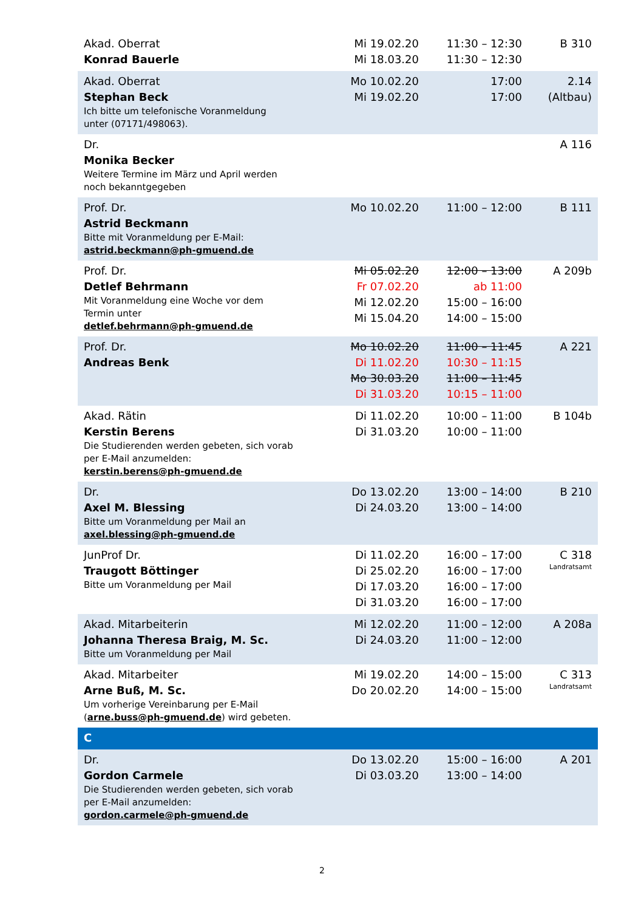| Akad. Oberrat Konrad Bauerle | Mi 19.02.20 Mi 18.03.20 | 11:30 – 12:30 11:30 – 12:30 | B 310 |
| Akad. Oberrat Stephan Beck Ich bitte um telefonische Voranmeldung unter (07171/498063). | Mo 10.02.20 Mi 19.02.20 | 17:00 17:00 | 2.14 (Altbau) |
| Dr. Monika Becker Weitere Termine im März und April werden noch bekanntgegeben | | | A 116 |
| Prof. Dr. Astrid Beckmann Bitte mit Voranmeldung per E-Mail: astrid.beckmann@ph-gmuend.de | Mo 10.02.20 | 11:00 – 12:00 | B 111 |
| Prof. Dr. Detlef Behrmann Mit Voranmeldung eine Woche vor dem Termin unter detlef.behrmann@ph-gmuend.de | Mi 05.02.20 Fr 07.02.20 Mi 12.02.20 Mi 15.04.20 | 12:00 – 13:00 ab 11:00 15:00 – 16:00 14:00 – 15:00 | A 209b |
| Prof. Dr. Andreas Benk | Mo 10.02.20 Di 11.02.20 Mo 30.03.20 Di 31.03.20 | 11:00 – 11:45 10:30 – 11:15 11:00 – 11:45 10:15 – 11:00 | A 221 |
| Akad. Rätin Kerstin Berens Die Studierenden werden gebeten, sich vorab per E-Mail anzumelden: kerstin.berens@ph-gmuend.de | Di 11.02.20 Di 31.03.20 | 10:00 – 11:00 10:00 – 11:00 | B 104b |
| Dr. Axel M. Blessing Bitte um Voranmeldung per Mail an axel.blessing@ph-gmuend.de | Do 13.02.20 Di 24.03.20 | 13:00 – 14:00 13:00 – 14:00 | B 210 |
| JunProf Dr. Traugott Böttinger Bitte um Voranmeldung per Mail | Di 11.02.20 Di 25.02.20 Di 17.03.20 Di 31.03.20 | 16:00 – 17:00 16:00 – 17:00 16:00 – 17:00 16:00 – 17:00 | C 318 Landratsamt |
| Akad. Mitarbeiterin Johanna Theresa Braig, M. Sc. Bitte um Voranmeldung per Mail | Mi 12.02.20 Di 24.03.20 | 11:00 – 12:00 11:00 – 12:00 | A 208a |
| Akad. Mitarbeiter Arne Buß, M. Sc. Um vorherige Vereinbarung per E-Mail ( arne.buss@ph-gmuend.de ) wird gebeten. | Mi 19.02.20 Do 20.02.20 | 14:00 – 15:00 14:00 – 15:00 | C 313 Landratsamt |
| C | | | |
| Dr. Gordon Carmele Die Studierenden werden gebeten, sich vorab per E-Mail anzumelden: gordon.carmele@ph-gmuend.de | Do 13.02.20 Di 03.03.20 | 15:00 – 16:00 13:00 – 14:00 | A 201 |
2